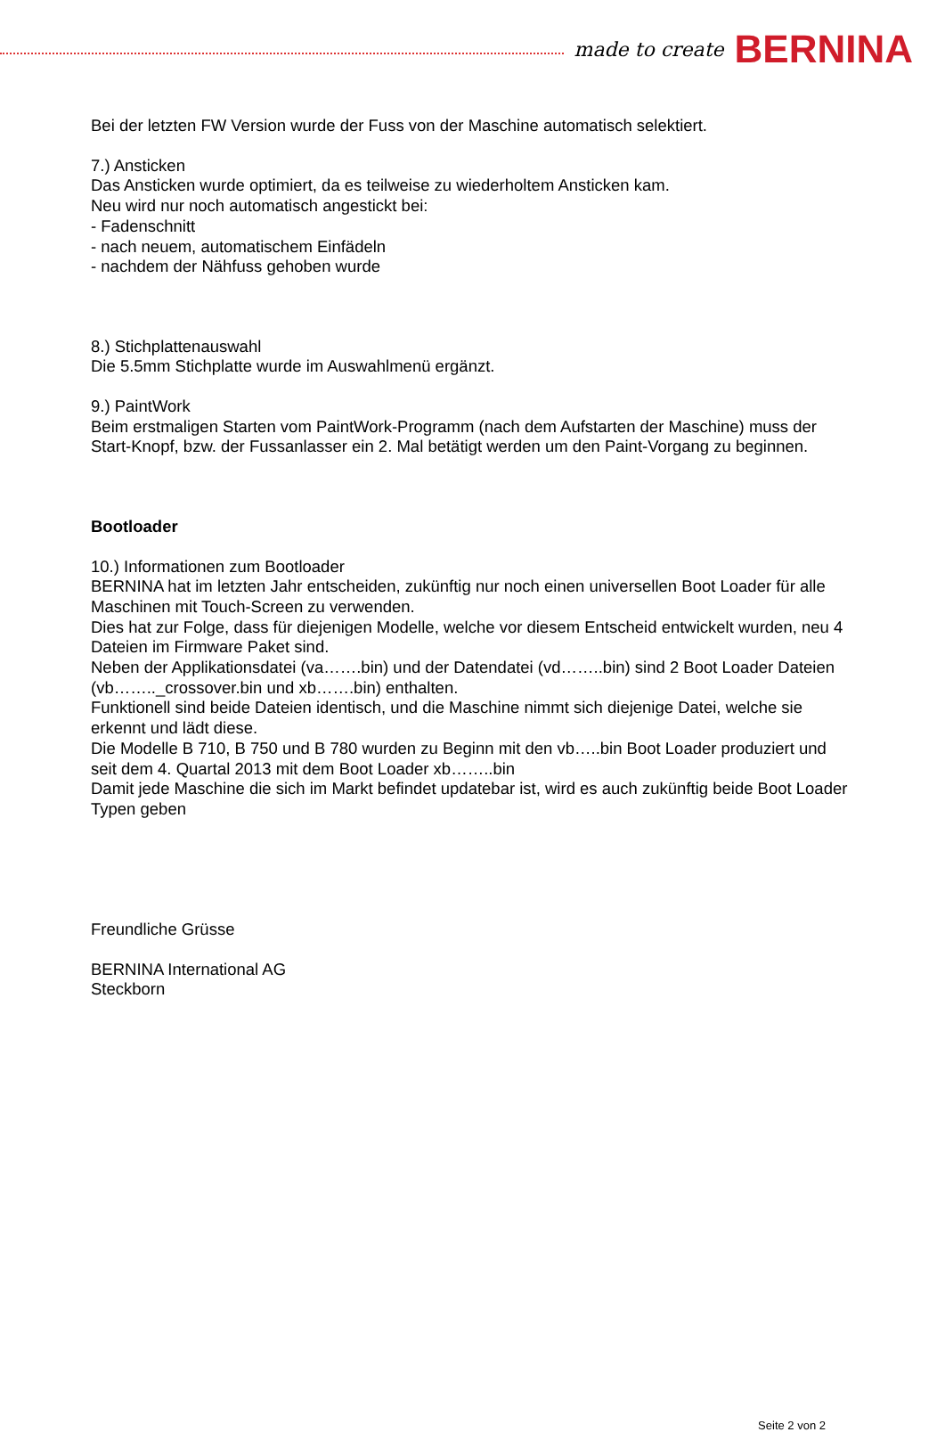made to create BERNINA
Bei der letzten FW Version wurde der Fuss von der Maschine automatisch selektiert.
7.) Ansticken
Das Ansticken wurde optimiert, da es teilweise zu wiederholtem Ansticken kam.
Neu wird nur noch automatisch angestickt bei:
- Fadenschnitt
- nach neuem, automatischem Einfädeln
- nachdem der Nähfuss gehoben wurde
8.) Stichplattenauswahl
Die 5.5mm Stichplatte wurde im Auswahlmenü ergänzt.
9.) PaintWork
Beim erstmaligen Starten vom PaintWork-Programm (nach dem Aufstarten der Maschine) muss der Start-Knopf, bzw. der Fussanlasser ein 2. Mal betätigt werden um den Paint-Vorgang zu beginnen.
Bootloader
10.) Informationen zum Bootloader
BERNINA hat im letzten Jahr entscheiden, zukünftig nur noch einen universellen Boot Loader für alle Maschinen mit Touch-Screen zu verwenden.
Dies hat zur Folge, dass für diejenigen Modelle, welche vor diesem Entscheid entwickelt wurden, neu 4 Dateien im Firmware Paket sind.
Neben der Applikationsdatei (va…….bin) und der Datendatei (vd……..bin) sind 2 Boot Loader Dateien (vb…….._crossover.bin und xb…….bin) enthalten.
Funktionell sind beide Dateien identisch, und die Maschine nimmt sich diejenige Datei, welche sie erkennt und lädt diese.
Die Modelle B 710, B 750 und B 780 wurden zu Beginn mit den vb…..bin Boot Loader produziert und seit dem 4. Quartal 2013 mit dem Boot Loader xb……..bin
Damit jede Maschine die sich im Markt befindet updatebar ist, wird es auch zukünftig beide Boot Loader Typen geben
Freundliche Grüsse
BERNINA International AG
Steckborn
Seite 2 von 2